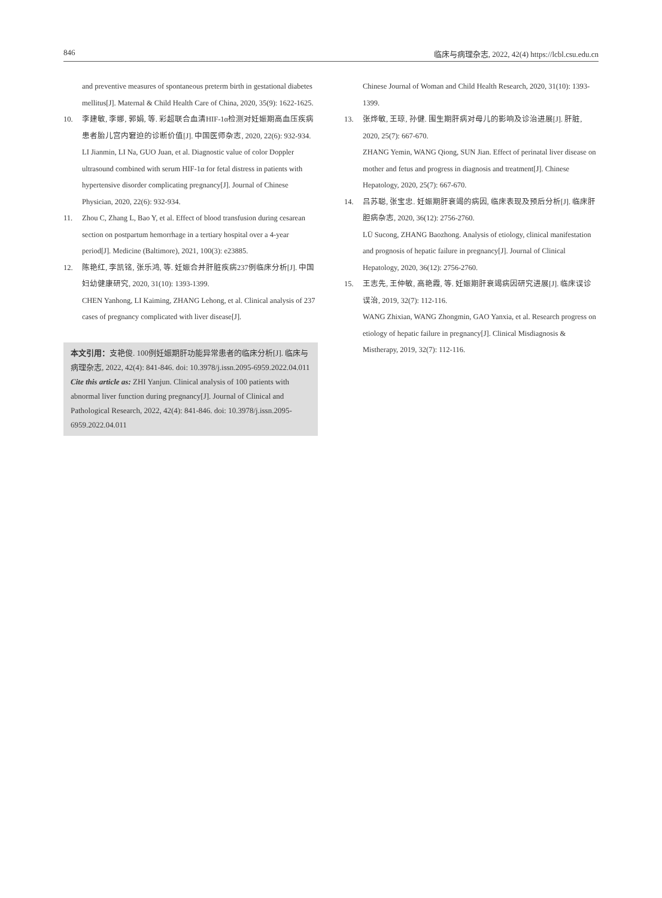846 临床与病理杂志, 2022, 42(4) https://lcbl.csu.edu.cn
and preventive measures of spontaneous preterm birth in gestational diabetes mellitus[J]. Maternal & Child Health Care of China, 2020, 35(9): 1622-1625.
10. 李建敏, 李娜, 郭娟, 等. 彩超联合血清HIF-1α检测对妊娠期高血压疾病患者胎儿宫内窘迫的诊断价值[J]. 中国医师杂志, 2020, 22(6): 932-934.
LI Jianmin, LI Na, GUO Juan, et al. Diagnostic value of color Doppler ultrasound combined with serum HIF-1α for fetal distress in patients with hypertensive disorder complicating pregnancy[J]. Journal of Chinese Physician, 2020, 22(6): 932-934.
11. Zhou C, Zhang L, Bao Y, et al. Effect of blood transfusion during cesarean section on postpartum hemorrhage in a tertiary hospital over a 4-year period[J]. Medicine (Baltimore), 2021, 100(3): e23885.
12. 陈艳红, 李凯铭, 张乐鸿, 等. 妊娠合并肝脏疾病237例临床分析[J]. 中国妇幼健康研究, 2020, 31(10): 1393-1399.
CHEN Yanhong, LI Kaiming, ZHANG Lehong, et al. Clinical analysis of 237 cases of pregnancy complicated with liver disease[J].
本文引用：支艳俊. 100例妊娠期肝功能异常患者的临床分析[J]. 临床与病理杂志, 2022, 42(4): 841-846. doi: 10.3978/j.issn.2095-6959.2022.04.011
Cite this article as: ZHI Yanjun. Clinical analysis of 100 patients with abnormal liver function during pregnancy[J]. Journal of Clinical and Pathological Research, 2022, 42(4): 841-846. doi: 10.3978/j.issn.2095-6959.2022.04.011
Chinese Journal of Woman and Child Health Research, 2020, 31(10): 1393-1399.
13. 张烨敏, 王琼, 孙健. 围生期肝病对母儿的影响及诊治进展[J]. 肝脏, 2020, 25(7): 667-670.
ZHANG Yemin, WANG Qiong, SUN Jian. Effect of perinatal liver disease on mother and fetus and progress in diagnosis and treatment[J]. Chinese Hepatology, 2020, 25(7): 667-670.
14. 吕苏聪, 张宝忠. 妊娠期肝衰竭的病因, 临床表现及预后分析[J]. 临床肝胆病杂志, 2020, 36(12): 2756-2760.
LÜ Sucong, ZHANG Baozhong. Analysis of etiology, clinical manifestation and prognosis of hepatic failure in pregnancy[J]. Journal of Clinical Hepatology, 2020, 36(12): 2756-2760.
15. 王志先, 王仲敏, 高艳霞, 等. 妊娠期肝衰竭病因研究进展[J]. 临床误诊误治, 2019, 32(7): 112-116.
WANG Zhixian, WANG Zhongmin, GAO Yanxia, et al. Research progress on etiology of hepatic failure in pregnancy[J]. Clinical Misdiagnosis & Mistherapy, 2019, 32(7): 112-116.